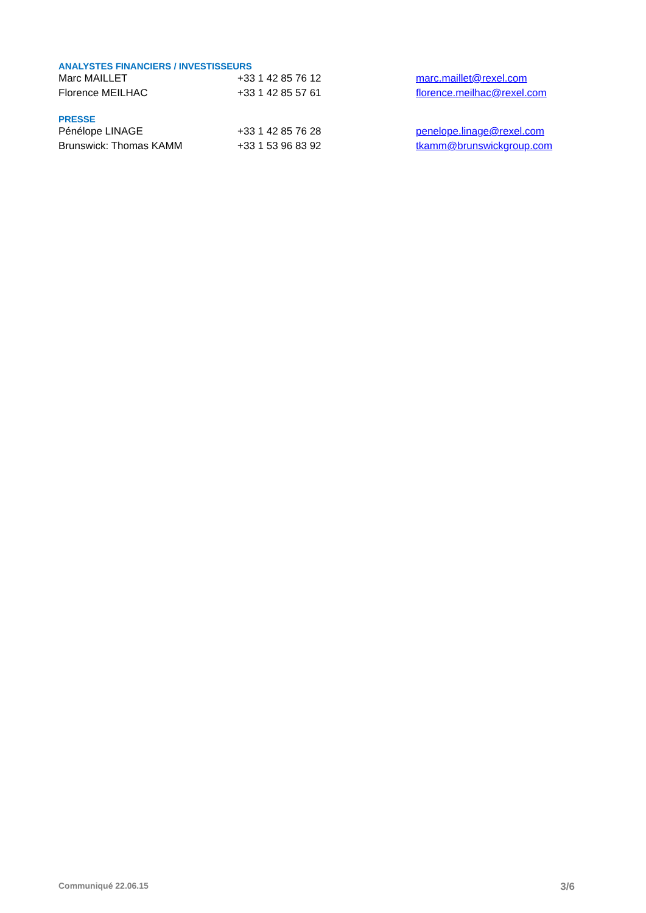ANALYSTES FINANCIERS / INVESTISSEURS
Marc MAILLET +33 1 42 85 76 12 marc.maillet@rexel.com
Florence MEILHAC +33 1 42 85 57 61 florence.meilhac@rexel.com
PRESSE
Pénélope LINAGE +33 1 42 85 76 28 penelope.linage@rexel.com
Brunswick: Thomas KAMM +33 1 53 96 83 92 tkamm@brunswickgroup.com
Communiqué 22.06.15 3/6